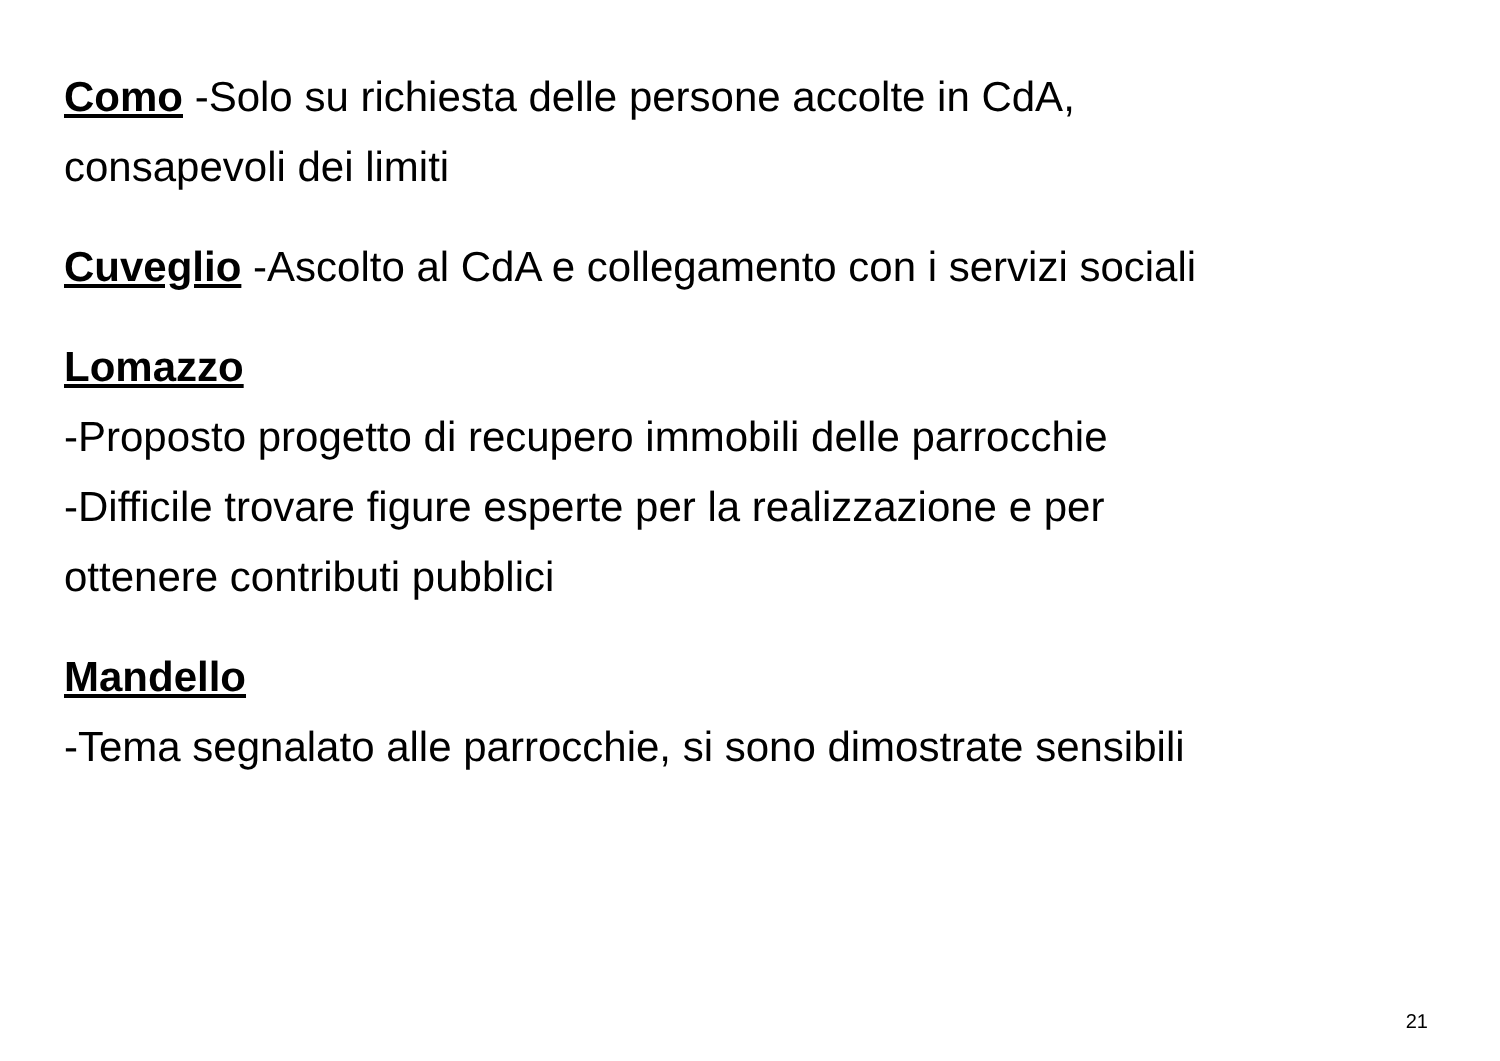Como -Solo su richiesta delle persone accolte in CdA,
consapevoli dei limiti
Cuveglio -Ascolto al CdA e collegamento con i servizi sociali
Lomazzo
-Proposto progetto di recupero immobili delle parrocchie
-Difficile trovare figure esperte per la realizzazione e per
ottenere contributi pubblici
Mandello
-Tema segnalato alle parrocchie, si sono dimostrate sensibili
21